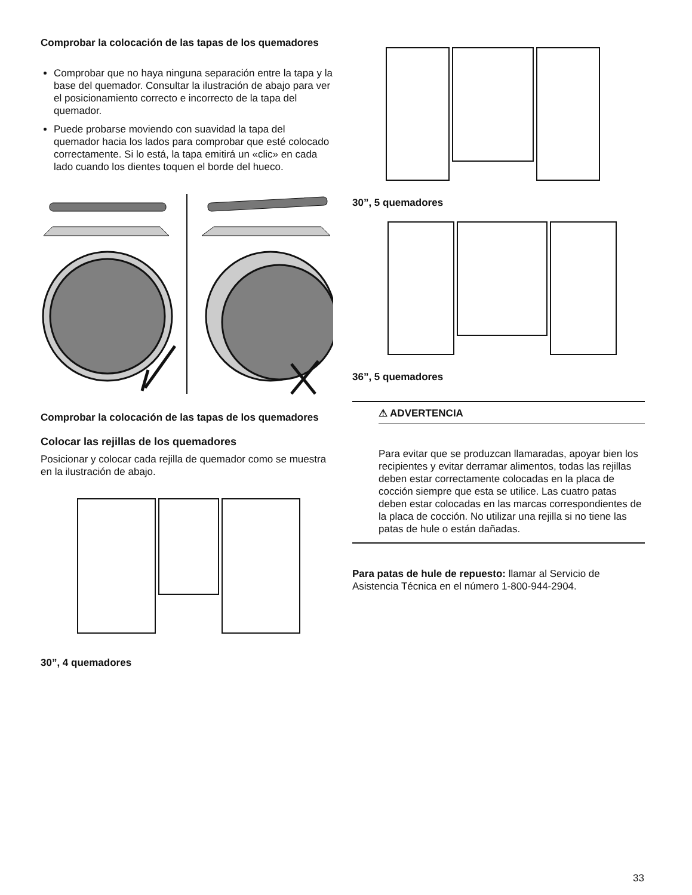Comprobar la colocación de las tapas de los quemadores
Comprobar que no haya ninguna separación entre la tapa y la base del quemador. Consultar la ilustración de abajo para ver el posicionamiento correcto e incorrecto de la tapa del quemador.
Puede probarse moviendo con suavidad la tapa del quemador hacia los lados para comprobar que esté colocado correctamente. Si lo está, la tapa emitirá un «clic» en cada lado cuando los dientes toquen el borde del hueco.
Comprobar la colocación de las tapas de los quemadores
Colocar las rejillas de los quemadores
Posicionar y colocar cada rejilla de quemador como se muestra en la ilustración de abajo.
30”, 4 quemadores
30”, 5 quemadores
36”, 5 quemadores
⚠ ADVERTENCIA
Para evitar que se produzcan llamaradas, apoyar bien los recipientes y evitar derramar alimentos, todas las rejillas deben estar correctamente colocadas en la placa de cocción siempre que esta se utilice. Las cuatro patas deben estar colocadas en las marcas correspondientes de la placa de cocción. No utilizar una rejilla si no tiene las patas de hule o están dañadas.
Para patas de hule de repuesto: llamar al Servicio de Asistencia Técnica en el número 1-800-944-2904.
33